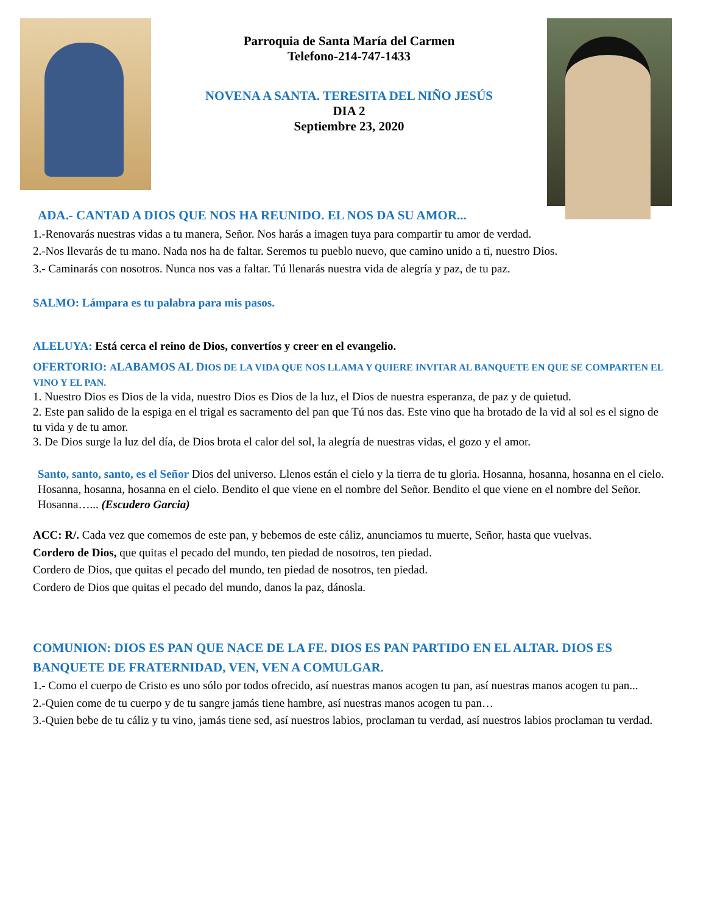Parroquia de Santa María del Carmen
Telefono-214-747-1433
NOVENA A SANTA. TERESITA DEL NIÑO JESÚS
DIA 2
Septiembre 23, 2020
ADA.- CANTAD A DIOS QUE NOS HA REUNIDO. EL NOS DA SU AMOR...
1.-Renovarás nuestras vidas a tu manera, Señor. Nos harás a imagen tuya para compartir tu amor de verdad.
2.-Nos llevarás de tu mano. Nada nos ha de faltar. Seremos tu pueblo nuevo, que camino unido a ti, nuestro Dios.
3.- Caminarás con nosotros. Nunca nos vas a faltar. Tú llenarás nuestra vida de alegría y paz, de tu paz.
SALMO: Lámpara es tu palabra para mis pasos.
ALELUYA: Está cerca el reino de Dios, convertíos y creer en el evangelio.
OFERTORIO: ALABAMOS AL DIOS DE LA VIDA QUE NOS LLAMA Y QUIERE INVITAR AL BANQUETE EN QUE SE COMPARTEN EL VINO Y EL PAN.
1. Nuestro Dios es Dios de la vida, nuestro Dios es Dios de la luz, el Dios de nuestra esperanza, de paz y de quietud.
2. Este pan salido de la espiga en el trigal es sacramento del pan que Tú nos das. Este vino que ha brotado de la vid al sol es el signo de tu vida y de tu amor.
3. De Dios surge la luz del día, de Dios brota el calor del sol, la alegría de nuestras vidas, el gozo y el amor.
Santo, santo, santo, es el Señor Dios del universo. Llenos están el cielo y la tierra de tu gloria. Hosanna, hosanna, hosanna en el cielo. Hosanna, hosanna, hosanna en el cielo. Bendito el que viene en el nombre del Señor. Bendito el que viene en el nombre del Señor. Hosanna…... (Escudero Garcia)
ACC: R/. Cada vez que comemos de este pan, y bebemos de este cáliz, anunciamos tu muerte, Señor, hasta que vuelvas.
Cordero de Dios, que quitas el pecado del mundo, ten piedad de nosotros, ten piedad.
Cordero de Dios, que quitas el pecado del mundo, ten piedad de nosotros, ten piedad.
Cordero de Dios que quitas el pecado del mundo, danos la paz, dánosla.
COMUNION: DIOS ES PAN QUE NACE DE LA FE. DIOS ES PAN PARTIDO EN EL ALTAR. DIOS ES BANQUETE DE FRATERNIDAD, VEN, VEN A COMULGAR.
1.- Como el cuerpo de Cristo es uno sólo por todos ofrecido, así nuestras manos acogen tu pan, así nuestras manos acogen tu pan...
2.-Quien come de tu cuerpo y de tu sangre jamás tiene hambre, así nuestras manos acogen tu pan…
3.-Quien bebe de tu cáliz y tu vino, jamás tiene sed, así nuestros labios, proclaman tu verdad, así nuestros labios proclaman tu verdad.